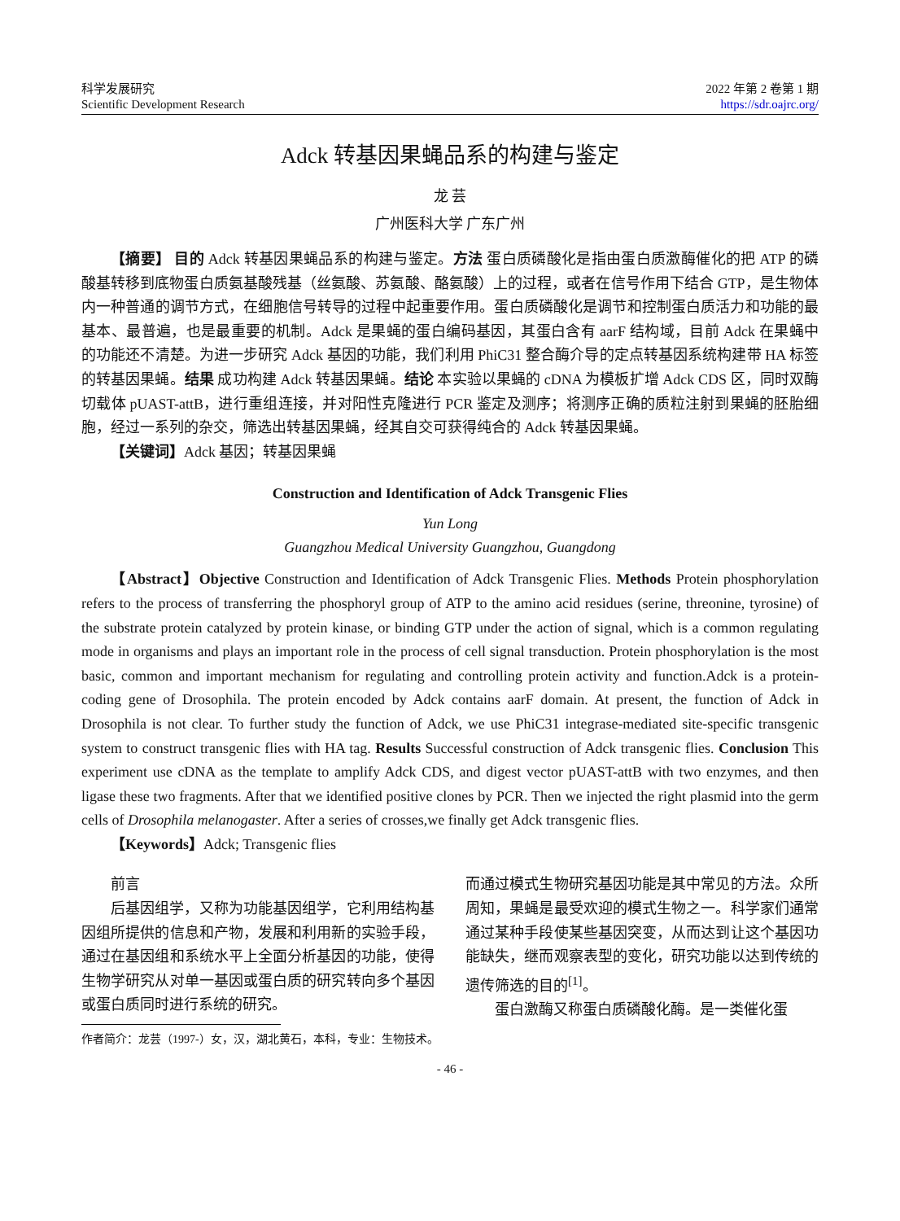科学发展研究
Scientific Development Research
2022 年第 2 卷第 1 期
https://sdr.oajrc.org/
Adck 转基因果蝇品系的构建与鉴定
龙 芸
广州医科大学 广东广州
【摘要】 目的 Adck 转基因果蝇品系的构建与鉴定。方法 蛋白质磷酸化是指由蛋白质激酶催化的把 ATP 的磷酸基转移到底物蛋白质氨基酸残基（丝氨酸、苏氨酸、酪氨酸）上的过程，或者在信号作用下结合 GTP，是生物体内一种普通的调节方式，在细胞信号转导的过程中起重要作用。蛋白质磷酸化是调节和控制蛋白质活力和功能的最基本、最普遍，也是最重要的机制。Adck 是果蝇的蛋白编码基因，其蛋白含有 aarF 结构域，目前 Adck 在果蝇中的功能还不清楚。为进一步研究 Adck 基因的功能，我们利用 PhiC31 整合酶介导的定点转基因系统构建带 HA 标签的转基因果蝇。结果 成功构建 Adck 转基因果蝇。结论 本实验以果蝇的 cDNA 为模板扩增 Adck CDS 区，同时双酶切载体 pUAST-attB，进行重组连接，并对阳性克隆进行 PCR 鉴定及测序；将测序正确的质粒注射到果蝇的胚胎细胞，经过一系列的杂交，筛选出转基因果蝇，经其自交可获得纯合的 Adck 转基因果蝇。
【关键词】Adck 基因；转基因果蝇
Construction and Identification of Adck Transgenic Flies
Yun Long
Guangzhou Medical University Guangzhou, Guangdong
【Abstract】Objective Construction and Identification of Adck Transgenic Flies. Methods Protein phosphorylation refers to the process of transferring the phosphoryl group of ATP to the amino acid residues (serine, threonine, tyrosine) of the substrate protein catalyzed by protein kinase, or binding GTP under the action of signal, which is a common regulating mode in organisms and plays an important role in the process of cell signal transduction. Protein phosphorylation is the most basic, common and important mechanism for regulating and controlling protein activity and function.Adck is a protein-coding gene of Drosophila. The protein encoded by Adck contains aarF domain. At present, the function of Adck in Drosophila is not clear. To further study the function of Adck, we use PhiC31 integrase-mediated site-specific transgenic system to construct transgenic flies with HA tag. Results Successful construction of Adck transgenic flies. Conclusion This experiment use cDNA as the template to amplify Adck CDS, and digest vector pUAST-attB with two enzymes, and then ligase these two fragments. After that we identified positive clones by PCR. Then we injected the right plasmid into the germ cells of Drosophila melanogaster. After a series of crosses,we finally get Adck transgenic flies.
【Keywords】Adck; Transgenic flies
前言
后基因组学，又称为功能基因组学，它利用结构基因组所提供的信息和产物，发展和利用新的实验手段，通过在基因组和系统水平上全面分析基因的功能，使得生物学研究从对单一基因或蛋白质的研究转向多个基因或蛋白质同时进行系统的研究。
作者简介：龙芸（1997-）女，汉，湖北黄石，本科，专业：生物技术。
而通过模式生物研究基因功能是其中常见的方法。众所周知，果蝇是最受欢迎的模式生物之一。科学家们通常通过某种手段使某些基因突变，从而达到让这个基因功能缺失，继而观察表型的变化，研究功能以达到传统的遗传筛选的目的<sup>[1]</sup>。
蛋白激酶又称蛋白质磷酸化酶。是一类催化蛋
- 46 -